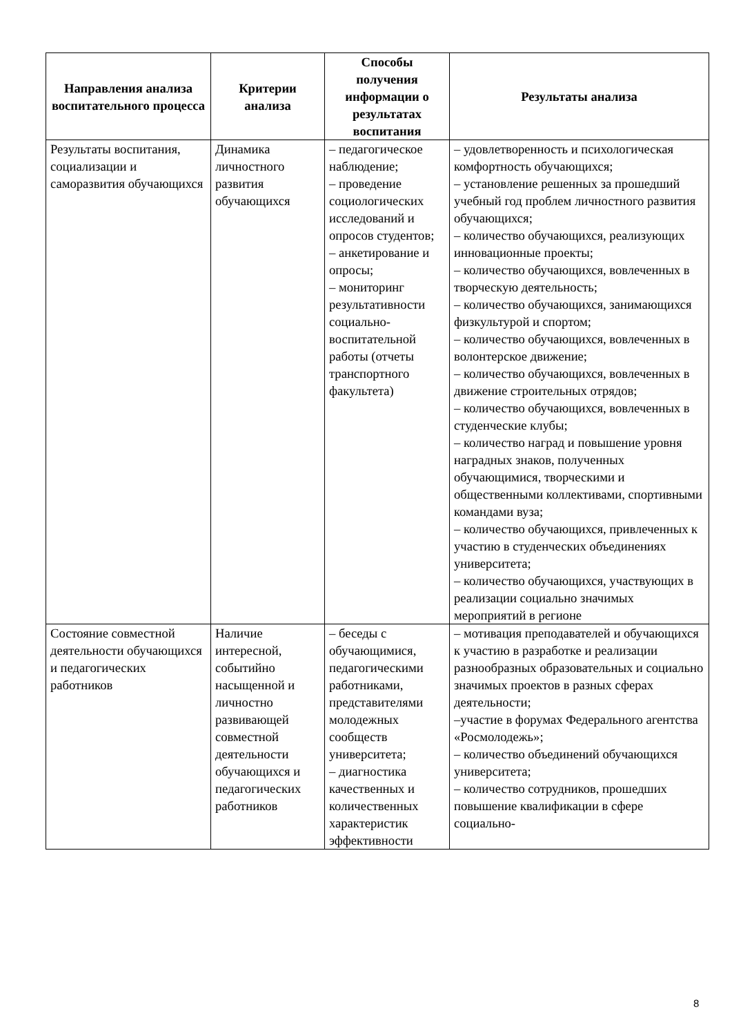| Направления анализа воспитательного процесса | Критерии анализа | Способы получения информации о результатах воспитания | Результаты анализа |
| --- | --- | --- | --- |
| Результаты воспитания, социализации и саморазвития обучающихся | Динамика личностного развития обучающихся | – педагогическое наблюдение; – проведение социологических исследований и опросов студентов; – анкетирование и опросы; – мониторинг результативности социально-воспитательной работы (отчеты транспортного факультета) | – удовлетворенность и психологическая комфортность обучающихся; – установление решенных за прошедший учебный год проблем личностного развития обучающихся; – количество обучающихся, реализующих инновационные проекты; – количество обучающихся, вовлеченных в творческую деятельность; – количество обучающихся, занимающихся физкультурой и спортом; – количество обучающихся, вовлеченных в волонтерское движение; – количество обучающихся, вовлеченных в движение строительных отрядов; – количество обучающихся, вовлеченных в студенческие клубы; – количество наград и повышение уровня наградных знаков, полученных обучающимися, творческими и общественными коллективами, спортивными командами вуза; – количество обучающихся, привлеченных к участию в студенческих объединениях университета; – количество обучающихся, участвующих в реализации социально значимых мероприятий в регионе |
| Состояние совместной деятельности обучающихся и педагогических работников | Наличие интересной, событийно насыщенной и личностно развивающей совместной деятельности обучающихся и педагогических работников | – беседы с обучающимися, педагогическими работниками, представителями молодежных сообществ университета; – диагностика качественных и количественных характеристик эффективности | – мотивация преподавателей и обучающихся к участию в разработке и реализации разнообразных образовательных и социально значимых проектов в разных сферах деятельности; –участие в форумах Федерального агентства «Росмолодежь»; – количество объединений обучающихся университета; – количество сотрудников, прошедших повышение квалификации в сфере социально- |
8